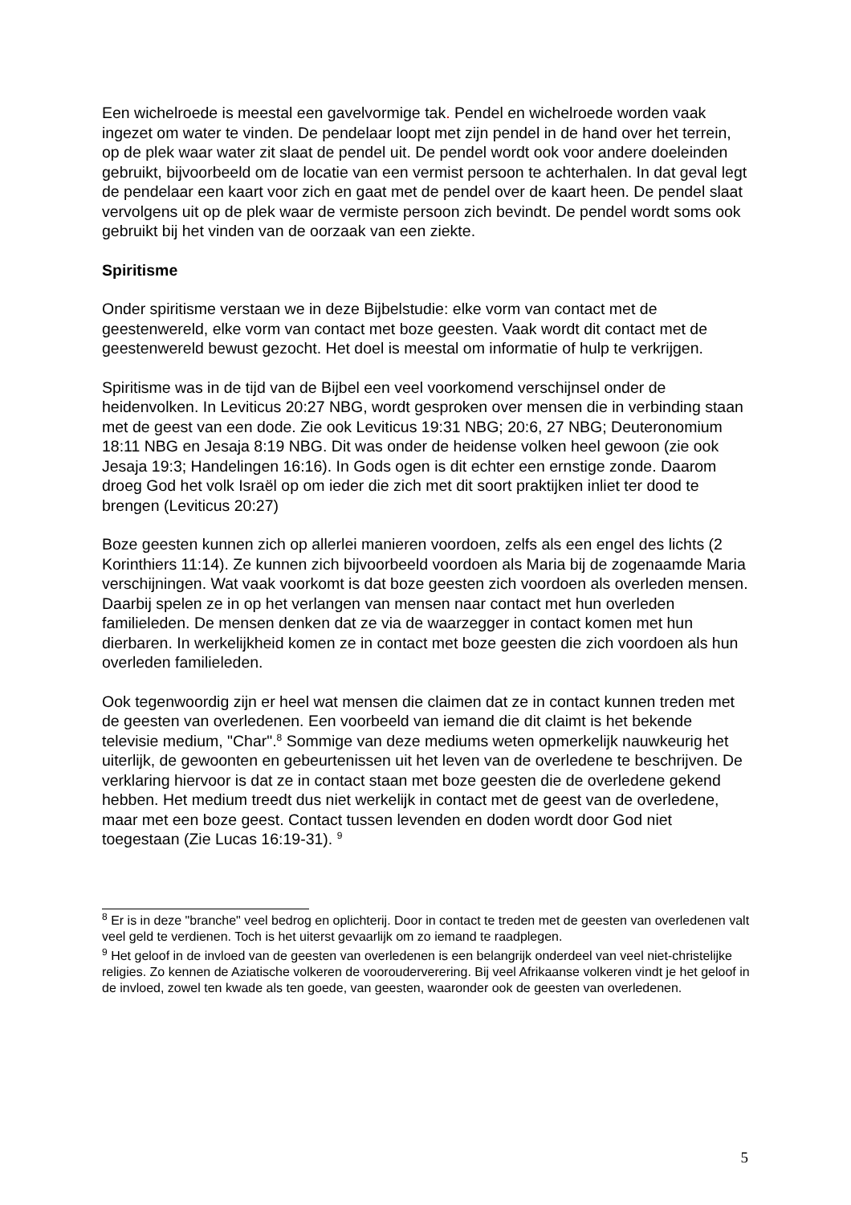Een wichelroede is meestal een gavelvormige tak. Pendel en wichelroede worden vaak ingezet om water te vinden. De pendelaar loopt met zijn pendel in de hand over het terrein, op de plek waar water zit slaat de pendel uit. De pendel wordt ook voor andere doeleinden gebruikt, bijvoorbeeld om de locatie van een vermist persoon te achterhalen. In dat geval legt de pendelaar een kaart voor zich en gaat met de pendel over de kaart heen. De pendel slaat vervolgens uit op de plek waar de vermiste persoon zich bevindt. De pendel wordt soms ook gebruikt bij het vinden van de oorzaak van een ziekte.
Spiritisme
Onder spiritisme verstaan we in deze Bijbelstudie: elke vorm van contact met de geestenwereld, elke vorm van contact met boze geesten. Vaak wordt dit contact met de geestenwereld bewust gezocht. Het doel is meestal om informatie of hulp te verkrijgen.
Spiritisme was in de tijd van de Bijbel een veel voorkomend verschijnsel onder de heidenvolken. In Leviticus 20:27 NBG, wordt gesproken over mensen die in verbinding staan met de geest van een dode. Zie ook Leviticus 19:31 NBG; 20:6, 27 NBG; Deuteronomium 18:11 NBG en Jesaja 8:19 NBG. Dit was onder de heidense volken heel gewoon (zie ook Jesaja 19:3; Handelingen 16:16). In Gods ogen is dit echter een ernstige zonde. Daarom droeg God het volk Israël op om ieder die zich met dit soort praktijken inliet ter dood te brengen (Leviticus 20:27)
Boze geesten kunnen zich op allerlei manieren voordoen, zelfs als een engel des lichts (2 Korinthiers 11:14). Ze kunnen zich bijvoorbeeld voordoen als Maria bij de zogenaamde Maria verschijningen. Wat vaak voorkomt is dat boze geesten zich voordoen als overleden mensen. Daarbij spelen ze in op het verlangen van mensen naar contact met hun overleden familieleden. De mensen denken dat ze via de waarzegger in contact komen met hun dierbaren. In werkelijkheid komen ze in contact met boze geesten die zich voordoen als hun overleden familieleden.
Ook tegenwoordig zijn er heel wat mensen die claimen dat ze in contact kunnen treden met de geesten van overledenen. Een voorbeeld van iemand die dit claimt is het bekende televisie medium, "Char".<sup>8</sup> Sommige van deze mediums weten opmerkelijk nauwkeurig het uiterlijk, de gewoonten en gebeurtenissen uit het leven van de overledene te beschrijven. De verklaring hiervoor is dat ze in contact staan met boze geesten die de overledene gekend hebben. Het medium treedt dus niet werkelijk in contact met de geest van de overledene, maar met een boze geest. Contact tussen levenden en doden wordt door God niet toegestaan (Zie Lucas 16:19-31). <sup>9</sup>
<sup>8</sup> Er is in deze "branche" veel bedrog en oplichterij. Door in contact te treden met de geesten van overledenen valt veel geld te verdienen. Toch is het uiterst gevaarlijk om zo iemand te raadplegen.
<sup>9</sup> Het geloof in de invloed van de geesten van overledenen is een belangrijk onderdeel van veel niet-christelijke religies. Zo kennen de Aziatische volkeren de voorouderverering. Bij veel Afrikaanse volkeren vindt je het geloof in de invloed, zowel ten kwade als ten goede, van geesten, waaronder ook de geesten van overledenen.
5